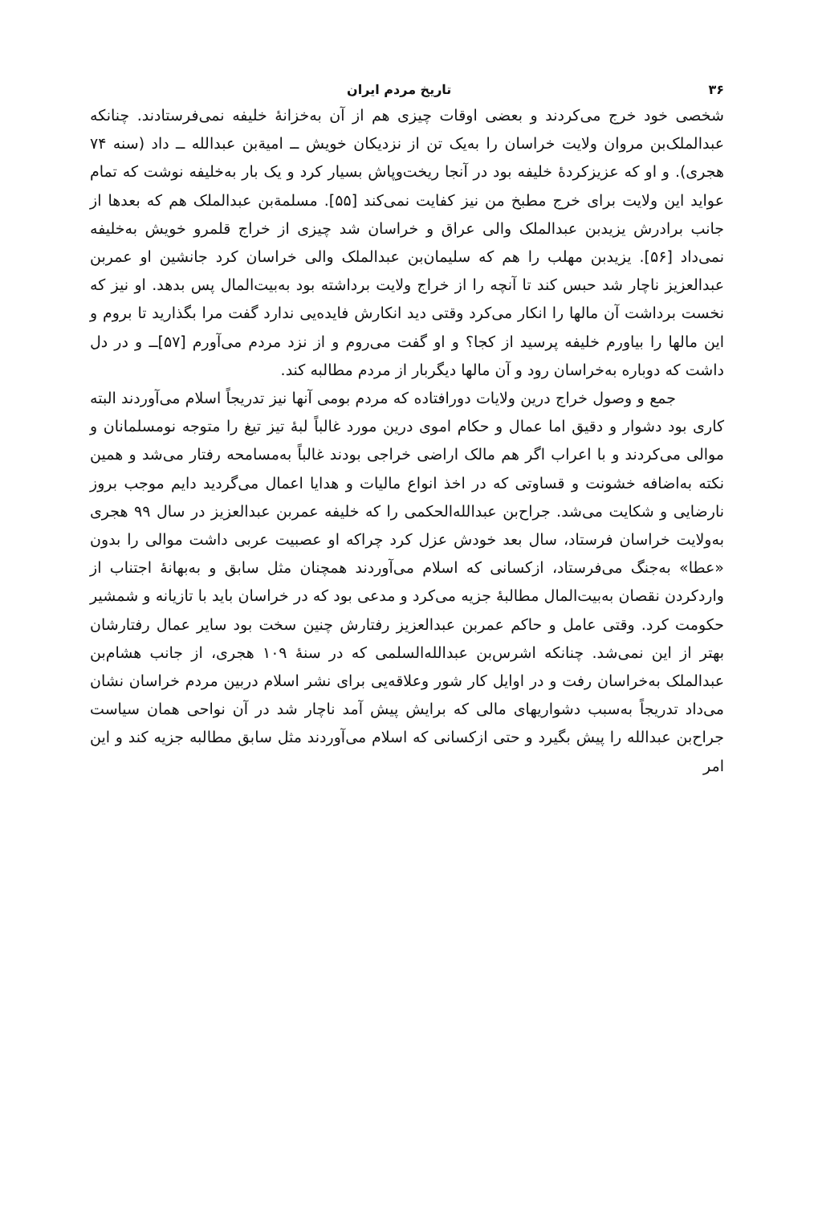۳۶ تاریخ مردم ایران
شخصی خود خرج می‌کردند و بعضی اوقات چیزی هم از آن به‌خزانهٔ خلیفه نمی‌فرستادند. چنانکه عبدالملک‌بن مروان ولایت خراسان را به‌یک تن از نزدیکان خویش ــ امیة‌بن عبدالله ــ داد (سنه ۷۴ هجری). و او که عزیزکردهٔ خلیفه بود در آنجا ریخت‌وپاش بسیار کرد و یک بار به‌خلیفه نوشت که تمام عواید این ولایت برای خرج مطبخ من نیز کفایت نمی‌کند [۵۵]. مسلمة‌بن عبدالملک هم که بعدها از جانب برادرش یزیدبن عبدالملک والی عراق و خراسان شد چیزی از خراج قلمرو خویش به‌خلیفه نمی‌داد [۵۶]. یزیدبن مهلب را هم که سلیمان‌بن عبدالملک والی خراسان کرد جانشین او عمربن عبدالعزیز ناچار شد حبس کند تا آنچه را از خراج ولایت برداشته بود به‌بیت‌المال پس بدهد. او نیز که نخست برداشت آن مالها را انکار می‌کرد وقتی دید انکارش فایده‌یی ندارد گفت مرا بگذارید تا بروم و این مالها را بیاورم خلیفه پرسید از کجا؟ و او گفت می‌روم و از نزد مردم می‌آورم [۵۷]ــ و در دل داشت که دوباره به‌خراسان رود و آن مالها دیگربار از مردم مطالبه کند.
جمع و وصول خراج درین ولایات دورافتاده که مردم بومی آنها نیز تدریجاً اسلام می‌آوردند البته کاری بود دشوار و دقیق اما عمال و حکام اموی درین مورد غالباً لبهٔ تیز تیغ را متوجه نومسلمانان و موالی می‌کردند و با اعراب اگر هم مالک اراضی خراجی بودند غالباً به‌مسامحه رفتار می‌شد و همین نکته به‌اضافه خشونت و قساوتی که در اخذ انواع مالیات و هدایا اعمال می‌گردید دایم موجب بروز نارضایی و شکایت می‌شد. جراح‌بن عبدالله‌الحکمی را که خلیفه عمربن عبدالعزیز در سال ۹۹ هجری به‌ولایت خراسان فرستاد، سال بعد خودش عزل کرد چراکه او عصبیت عربی داشت موالی را بدون «عطا» به‌جنگ می‌فرستاد، ازکسانی که اسلام می‌آوردند همچنان مثل سابق و به‌بهانهٔ اجتناب از واردکردن نقصان به‌بیت‌المال مطالبهٔ جزیه می‌کرد و مدعی بود که در خراسان باید با تازیانه و شمشیر حکومت کرد. وقتی عامل و حاکم عمربن عبدالعزیز رفتارش چنین سخت بود سایر عمال رفتارشان بهتر از این نمی‌شد. چنانکه اشرس‌بن عبدالله‌السلمی که در سنهٔ ۱۰۹ هجری، از جانب هشام‌بن عبدالملک به‌خراسان رفت و در اوایل کار شور وعلاقه‌یی برای نشر اسلام دربین مردم خراسان نشان می‌داد تدریجاً به‌سبب دشواریهای مالی که برایش پیش آمد ناچار شد در آن نواحی همان سیاست جراح‌بن عبدالله را پیش بگیرد و حتی ازکسانی که اسلام می‌آوردند مثل سابق مطالبه جزیه کند و این امر